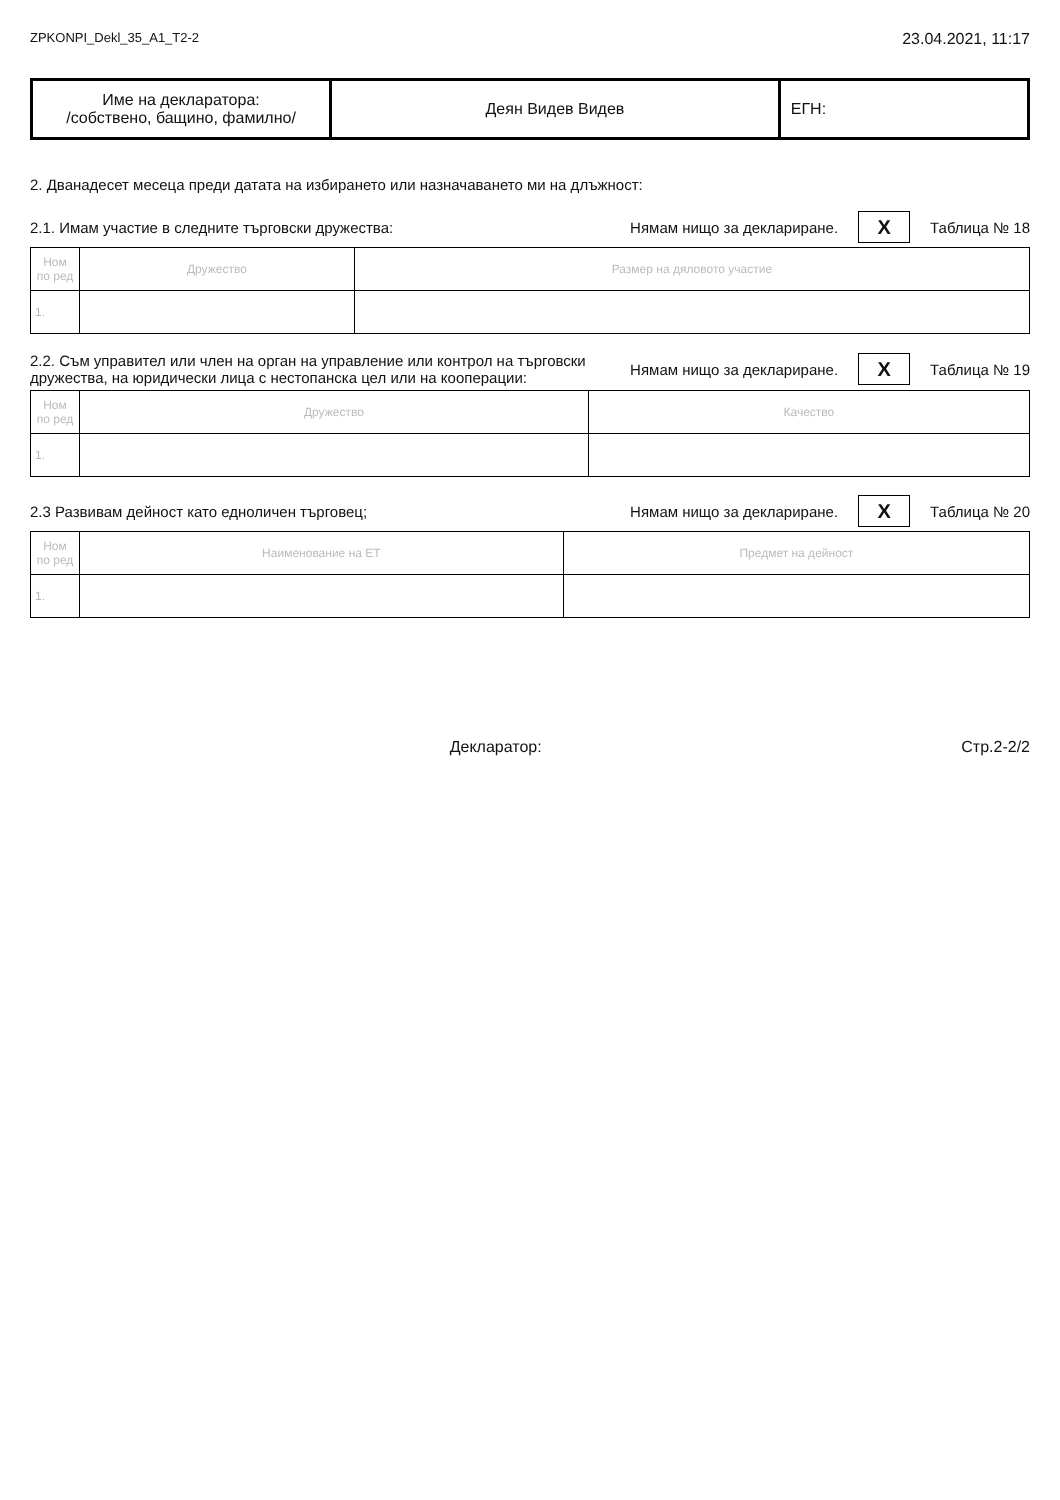ZPKONPI_Dekl_35_A1_T2-2 23.04.2021, 11:17
| Име на декларатора: /собствено, бащино, фамилно/ | Деян Видев Видев | ЕГН: |
2. Дванадесет месеца преди датата на избирането или назначаването ми на длъжност:
2.1. Имам участие в следните търговски дружества: Нямам нищо за деклариране. X Таблица № 18
| Ном по ред | Дружество | Размер на дяловото участие |
| --- | --- | --- |
| 1. | | |
2.2. Съм управител или член на орган на управление или контрол на търговски дружества, на юридически лица с нестопанска цел или на кооперации: Нямам нищо за деклариране. X Таблица № 19
| Ном по ред | Дружество | Качество |
| --- | --- | --- |
| 1. | | |
2.3 Развивам дейност като едноличен търговец; Нямам нищо за деклариране. X Таблица № 20
| Ном по ред | Наименование на ЕТ | Предмет на дейност |
| --- | --- | --- |
| 1. | | |
Декларатор: Стр.2-2/2